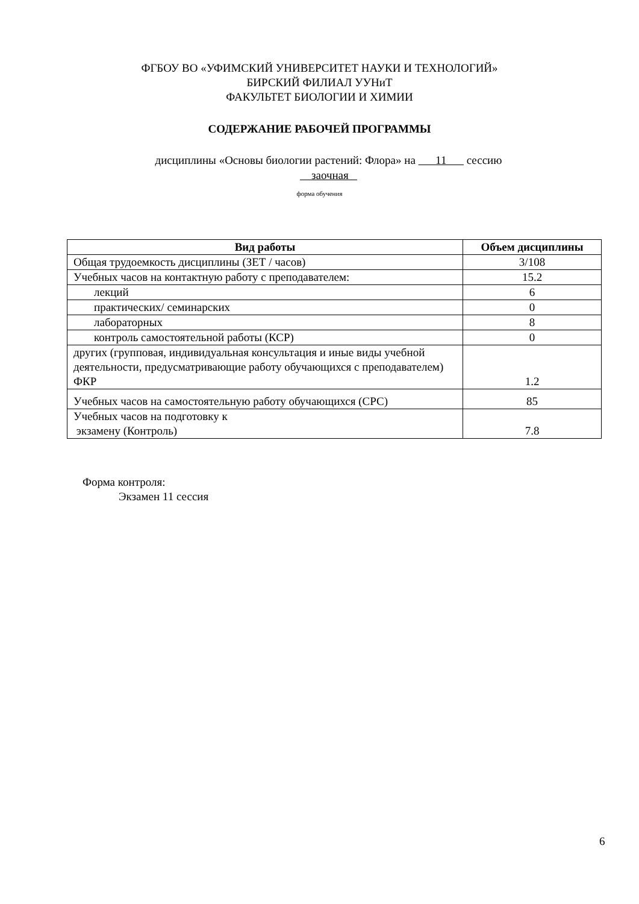ФГБОУ ВО «УФИМСКИЙ УНИВЕРСИТЕТ НАУКИ И ТЕХНОЛОГИЙ»
БИРСКИЙ ФИЛИАЛ УУНиТ
ФАКУЛЬТЕТ БИОЛОГИИ И ХИМИИ
СОДЕРЖАНИЕ РАБОЧЕЙ ПРОГРАММЫ
дисциплины «Основы биологии растений: Флора» на 11 сессию
заочная
форма обучения
| Вид работы | Объем дисциплины |
| --- | --- |
| Общая трудоемкость дисциплины (ЗЕТ / часов) | 3/108 |
| Учебных часов на контактную работу с преподавателем: | 15.2 |
| лекций | 6 |
| практических/ семинарских | 0 |
| лабораторных | 8 |
| контроль самостоятельной работы (КСР) | 0 |
| других (групповая, индивидуальная консультация и иные виды учебной деятельности, предусматривающие работу обучающихся с преподавателем) ФКР | 1.2 |
| Учебных часов на самостоятельную работу обучающихся (СРС) | 85 |
| Учебных часов на подготовку к экзамену (Контроль) | 7.8 |
Форма контроля:
Экзамен 11 сессия
6